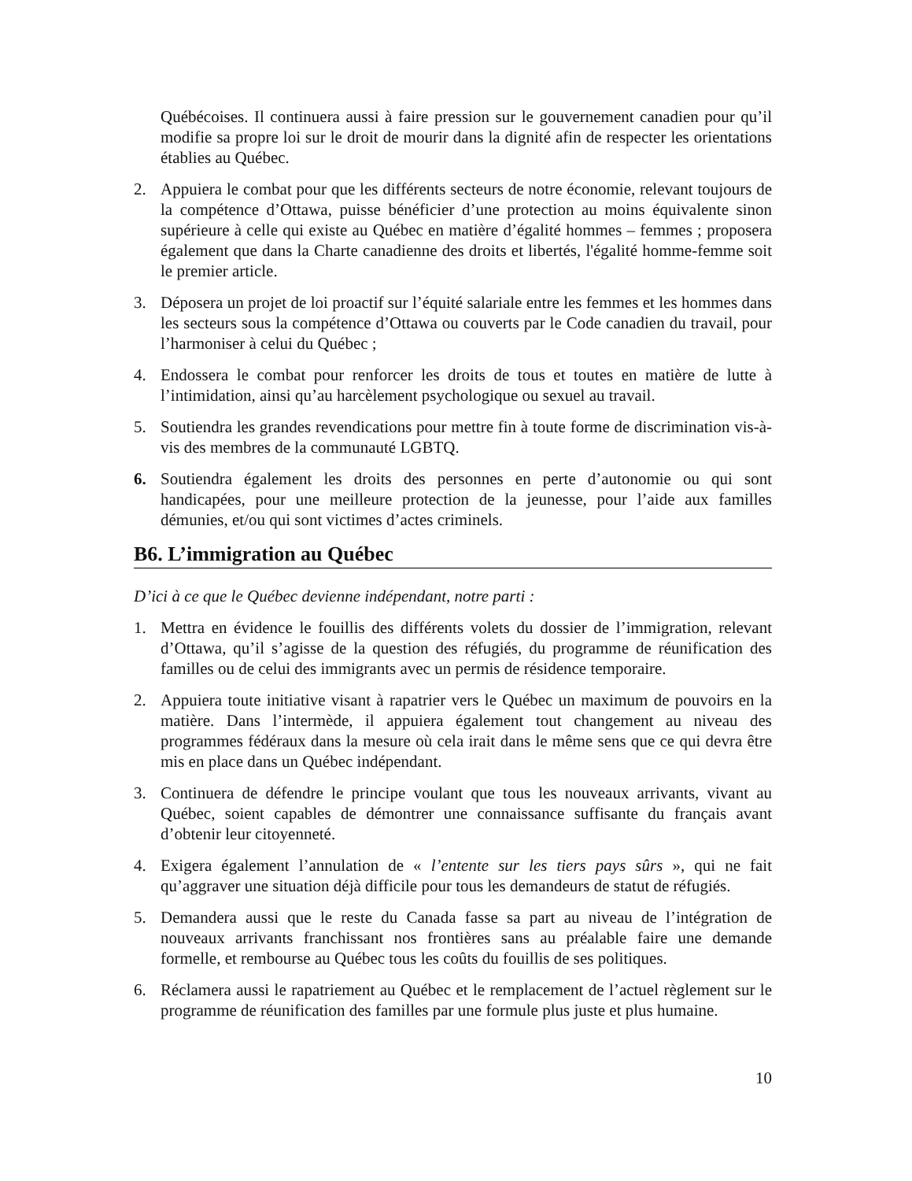Québécoises. Il continuera aussi à faire pression sur le gouvernement canadien pour qu’il modifie sa propre loi sur le droit de mourir dans la dignité afin de respecter les orientations établies au Québec.
2. Appuiera le combat pour que les différents secteurs de notre économie, relevant toujours de la compétence d’Ottawa, puisse bénéficier d’une protection au moins équivalente sinon supérieure à celle qui existe au Québec en matière d’égalité hommes – femmes ; proposera également que dans la Charte canadienne des droits et libertés, l'égalité homme-femme soit le premier article.
3. Déposera un projet de loi proactif sur l’équité salariale entre les femmes et les hommes dans les secteurs sous la compétence d’Ottawa ou couverts par le Code canadien du travail, pour l’harmoniser à celui du Québec ;
4. Endossera le combat pour renforcer les droits de tous et toutes en matière de lutte à l’intimidation, ainsi qu’au harcèlement psychologique ou sexuel au travail.
5. Soutiendra les grandes revendications pour mettre fin à toute forme de discrimination vis-à-vis des membres de la communauté LGBTQ.
6. Soutiendra également les droits des personnes en perte d’autonomie ou qui sont handicapées, pour une meilleure protection de la jeunesse, pour l’aide aux familles démunies, et/ou qui sont victimes d’actes criminels.
B6. L’immigration au Québec
D’ici à ce que le Québec devienne indépendant, notre parti :
1. Mettra en évidence le fouillis des différents volets du dossier de l’immigration, relevant d’Ottawa, qu’il s’agisse de la question des réfugiés, du programme de réunification des familles ou de celui des immigrants avec un permis de résidence temporaire.
2. Appuiera toute initiative visant à rapatrier vers le Québec un maximum de pouvoirs en la matière. Dans l’intermède, il appuiera également tout changement au niveau des programmes fédéraux dans la mesure où cela irait dans le même sens que ce qui devra être mis en place dans un Québec indépendant.
3. Continuera de défendre le principe voulant que tous les nouveaux arrivants, vivant au Québec, soient capables de démontrer une connaissance suffisante du français avant d’obtenir leur citoyenneté.
4. Exigera également l’annulation de « l’entente sur les tiers pays sûrs », qui ne fait qu’aggraver une situation déjà difficile pour tous les demandeurs de statut de réfugiés.
5. Demandera aussi que le reste du Canada fasse sa part au niveau de l’intégration de nouveaux arrivants franchissant nos frontières sans au préalable faire une demande formelle, et rembourse au Québec tous les coûts du fouillis de ses politiques.
6. Réclamera aussi le rapatriement au Québec et le remplacement de l’actuel règlement sur le programme de réunification des familles par une formule plus juste et plus humaine.
10